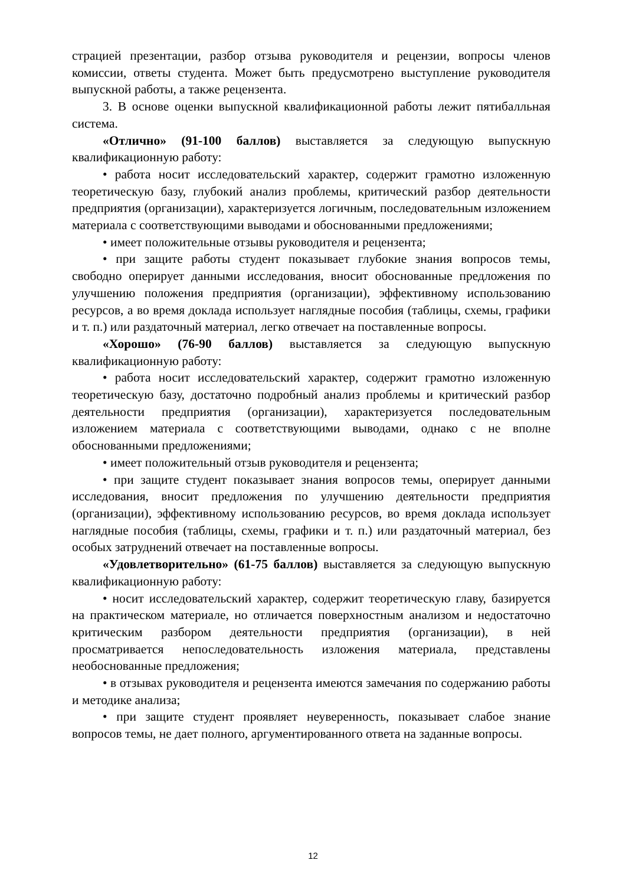страцией презентации, разбор отзыва руководителя и рецензии, вопросы членов комиссии, ответы студента. Может быть предусмотрено выступление руководителя выпускной работы, а также рецензента.
3. В основе оценки выпускной квалификационной работы лежит пятибалльная система.
«Отлично» (91-100 баллов) выставляется за следующую выпускную квалификационную работу:
• работа носит исследовательский характер, содержит грамотно изложенную теоретическую базу, глубокий анализ проблемы, критический разбор деятельности предприятия (организации), характеризуется логичным, последовательным изложением материала с соответствующими выводами и обоснованными предложениями;
• имеет положительные отзывы руководителя и рецензента;
• при защите работы студент показывает глубокие знания вопросов темы, свободно оперирует данными исследования, вносит обоснованные предложения по улучшению положения предприятия (организации), эффективному использованию ресурсов, а во время доклада использует наглядные пособия (таблицы, схемы, графики и т. п.) или раздаточный материал, легко отвечает на поставленные вопросы.
«Хорошо» (76-90 баллов) выставляется за следующую выпускную квалификационную работу:
• работа носит исследовательский характер, содержит грамотно изложенную теоретическую базу, достаточно подробный анализ проблемы и критический разбор деятельности предприятия (организации), характеризуется последовательным изложением материала с соответствующими выводами, однако с не вполне обоснованными предложениями;
• имеет положительный отзыв руководителя и рецензента;
• при защите студент показывает знания вопросов темы, оперирует данными исследования, вносит предложения по улучшению деятельности предприятия (организации), эффективному использованию ресурсов, во время доклада использует наглядные пособия (таблицы, схемы, графики и т. п.) или раздаточный материал, без особых затруднений отвечает на поставленные вопросы.
«Удовлетворительно» (61-75 баллов) выставляется за следующую выпускную квалификационную работу:
• носит исследовательский характер, содержит теоретическую главу, базируется на практическом материале, но отличается поверхностным анализом и недостаточно критическим разбором деятельности предприятия (организации), в ней просматривается непоследовательность изложения материала, представлены необоснованные предложения;
• в отзывах руководителя и рецензента имеются замечания по содержанию работы и методике анализа;
• при защите студент проявляет неуверенность, показывает слабое знание вопросов темы, не дает полного, аргументированного ответа на заданные вопросы.
12